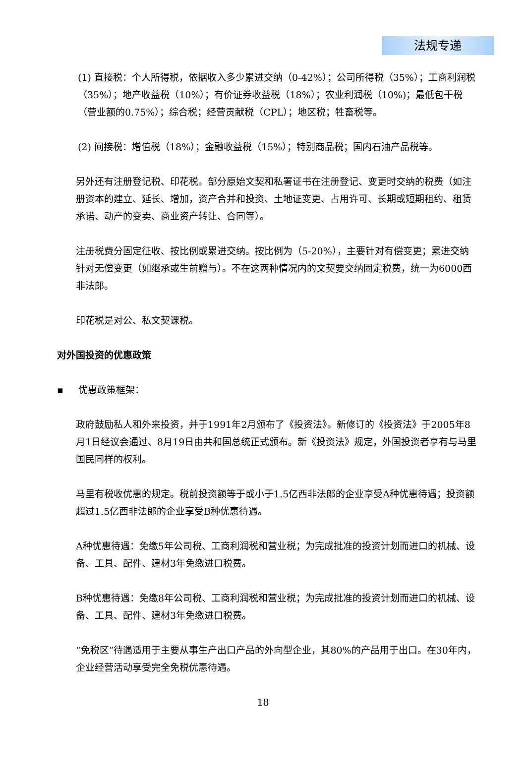法规专递
(1) 直接税：个人所得税，依据收入多少累进交纳（0-42%）；公司所得税（35%）；工商利润税（35%）；地产收益税（10%）；有价证券收益税（18%）；农业利润税（10%)；最低包干税（营业额的0.75%）；综合税；经营贡献税（CPL）；地区税；牲畜税等。
(2) 间接税：增值税（18%）；金融收益税（15%）；特别商品税；国内石油产品税等。
另外还有注册登记税、印花税。部分原始文契和私署证书在注册登记、变更时交纳的税费（如注册资本的建立、延长、增加，资产合并和投资、土地证变更、占用许可、长期或短期租约、租赁承诺、动产的变卖、商业资产转让、合同等）。
注册税费分固定征收、按比例或累进交纳。按比例为（5-20%），主要针对有偿变更；累进交纳针对无偿变更（如继承或生前赠与）。不在这两种情况内的文契要交纳固定税费，统一为6000西非法郎。
印花税是对公、私文契课税。
对外国投资的优惠政策
▪ 优惠政策框架：
政府鼓励私人和外来投资，并于1991年2月颁布了《投资法》。新修订的《投资法》于2005年8月1日经议会通过、8月19日由共和国总统正式颁布。新《投资法》规定，外国投资者享有与马里国民同样的权利。
马里有税收优惠的规定。税前投资额等于或小于1.5亿西非法郎的企业享受A种优惠待遇；投资额超过1.5亿西非法郎的企业享受B种优惠待遇。
A种优惠待遇：免缴5年公司税、工商利润税和营业税；为完成批准的投资计划而进口的机械、设备、工具、配件、建材3年免缴进口税费。
B种优惠待遇：免缴8年公司税、工商利润税和营业税；为完成批准的投资计划而进口的机械、设备、工具、配件、建材3年免缴进口税费。
“免税区”待遇适用于主要从事生产出口产品的外向型企业，其80%的产品用于出口。在30年内，企业经营活动享受完全免税优惠待遇。
18